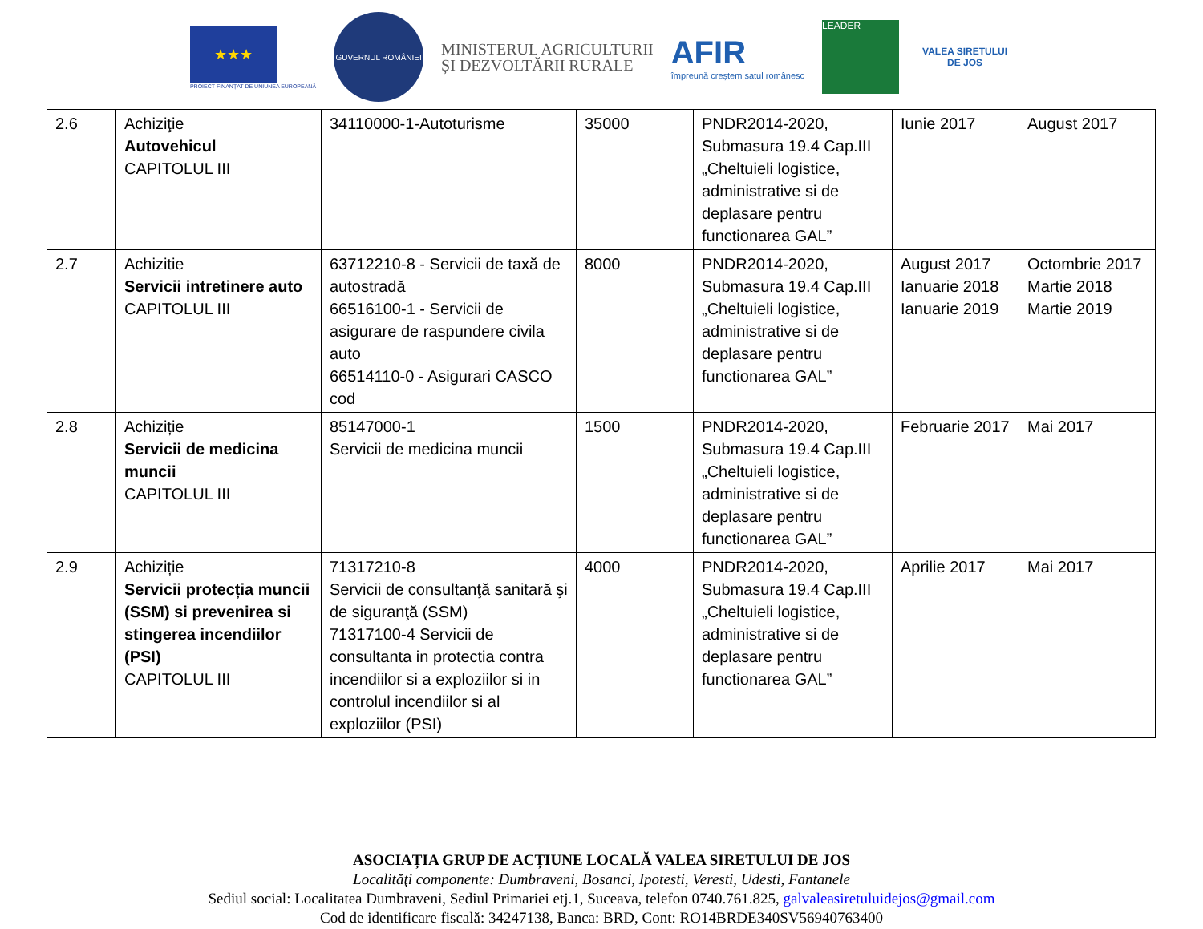★★★
PROIECT FINANȚAT DE UNIUNEA EUROPEANĂ
GUVERNUL ROMÂNIEI
MINISTERUL AGRICULTURII
ȘI DEZVOLTĂRII RURALE
AFIR
împreună creștem satul românesc
LEADER
VALEA SIRETULUI DE JOS
| 2.6 | Achiziţie Autovehicul CAPITOLUL III | 34110000-1-Autoturisme | 35000 | PNDR2014-2020, Submasura 19.4 Cap.III „Cheltuieli logistice, administrative si de deplasare pentru functionarea GAL” | Iunie 2017 | August 2017 |
| 2.7 | Achizitie Servicii intretinere auto CAPITOLUL III | 63712210-8 - Servicii de taxă de autostradă 66516100-1 - Servicii de asigurare de raspundere civila auto 66514110-0 - Asigurari CASCO cod | 8000 | PNDR2014-2020, Submasura 19.4 Cap.III „Cheltuieli logistice, administrative si de deplasare pentru functionarea GAL” | August 2017 Ianuarie 2018 Ianuarie 2019 | Octombrie 2017 Martie 2018 Martie 2019 |
| 2.8 | Achiziție Servicii de medicina muncii CAPITOLUL III | 85147000-1 Servicii de medicina muncii | 1500 | PNDR2014-2020, Submasura 19.4 Cap.III „Cheltuieli logistice, administrative si de deplasare pentru functionarea GAL” | Februarie 2017 | Mai 2017 |
| 2.9 | Achiziție Servicii protecția muncii (SSM) si prevenirea si stingerea incendiilor (PSI) CAPITOLUL III | 71317210-8 Servicii de consultanţă sanitară şi de siguranţă (SSM) 71317100-4 Servicii de consultanta in protectia contra incendiilor si a exploziilor si in controlul incendiilor si al exploziilor (PSI) | 4000 | PNDR2014-2020, Submasura 19.4 Cap.III „Cheltuieli logistice, administrative si de deplasare pentru functionarea GAL” | Aprilie 2017 | Mai 2017 |
ASOCIAȚIA GRUP DE ACȚIUNE LOCALĂ VALEA SIRETULUI DE JOS
Localităţi componente: Dumbraveni, Bosanci, Ipotesti, Veresti, Udesti, Fantanele
Sediul social: Localitatea Dumbraveni, Sediul Primariei etj.1, Suceava, telefon 0740.761.825, galvaleasiretuluidejos@gmail.com
Cod de identificare fiscală: 34247138, Banca: BRD, Cont: RO14BRDE340SV56940763400